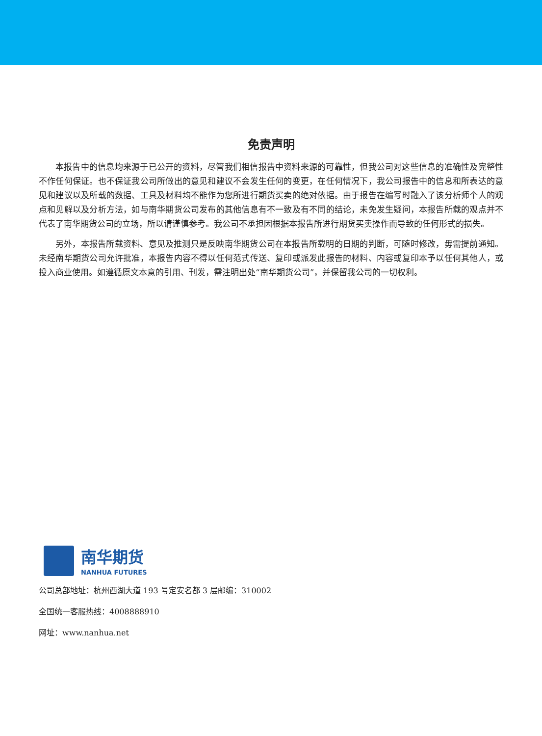免责声明
本报告中的信息均来源于已公开的资料，尽管我们相信报告中资料来源的可靠性，但我公司对这些信息的准确性及完整性不作任何保证。也不保证我公司所做出的意见和建议不会发生任何的变更，在任何情况下，我公司报告中的信息和所表达的意见和建议以及所载的数据、工具及材料均不能作为您所进行期货买卖的绝对依据。由于报告在编写时融入了该分析师个人的观点和见解以及分析方法，如与南华期货公司发布的其他信息有不一致及有不同的结论，未免发生疑问，本报告所载的观点并不代表了南华期货公司的立场，所以请谨慎参考。我公司不承担因根据本报告所进行期货买卖操作而导致的任何形式的损失。
另外，本报告所载资料、意见及推测只是反映南华期货公司在本报告所载明的日期的判断，可随时修改，毋需提前通知。未经南华期货公司允许批准，本报告内容不得以任何范式传送、复印或派发此报告的材料、内容或复印本予以任何其他人，或投入商业使用。如遵循原文本意的引用、刊发，需注明出处“南华期货公司”，并保留我公司的一切权利。
南华期货
NANHUA FUTURES
公司总部地址：杭州西湖大道 193 号定安名都 3 层邮编：310002
全国统一客服热线：4008888910
网址：www.nanhua.net